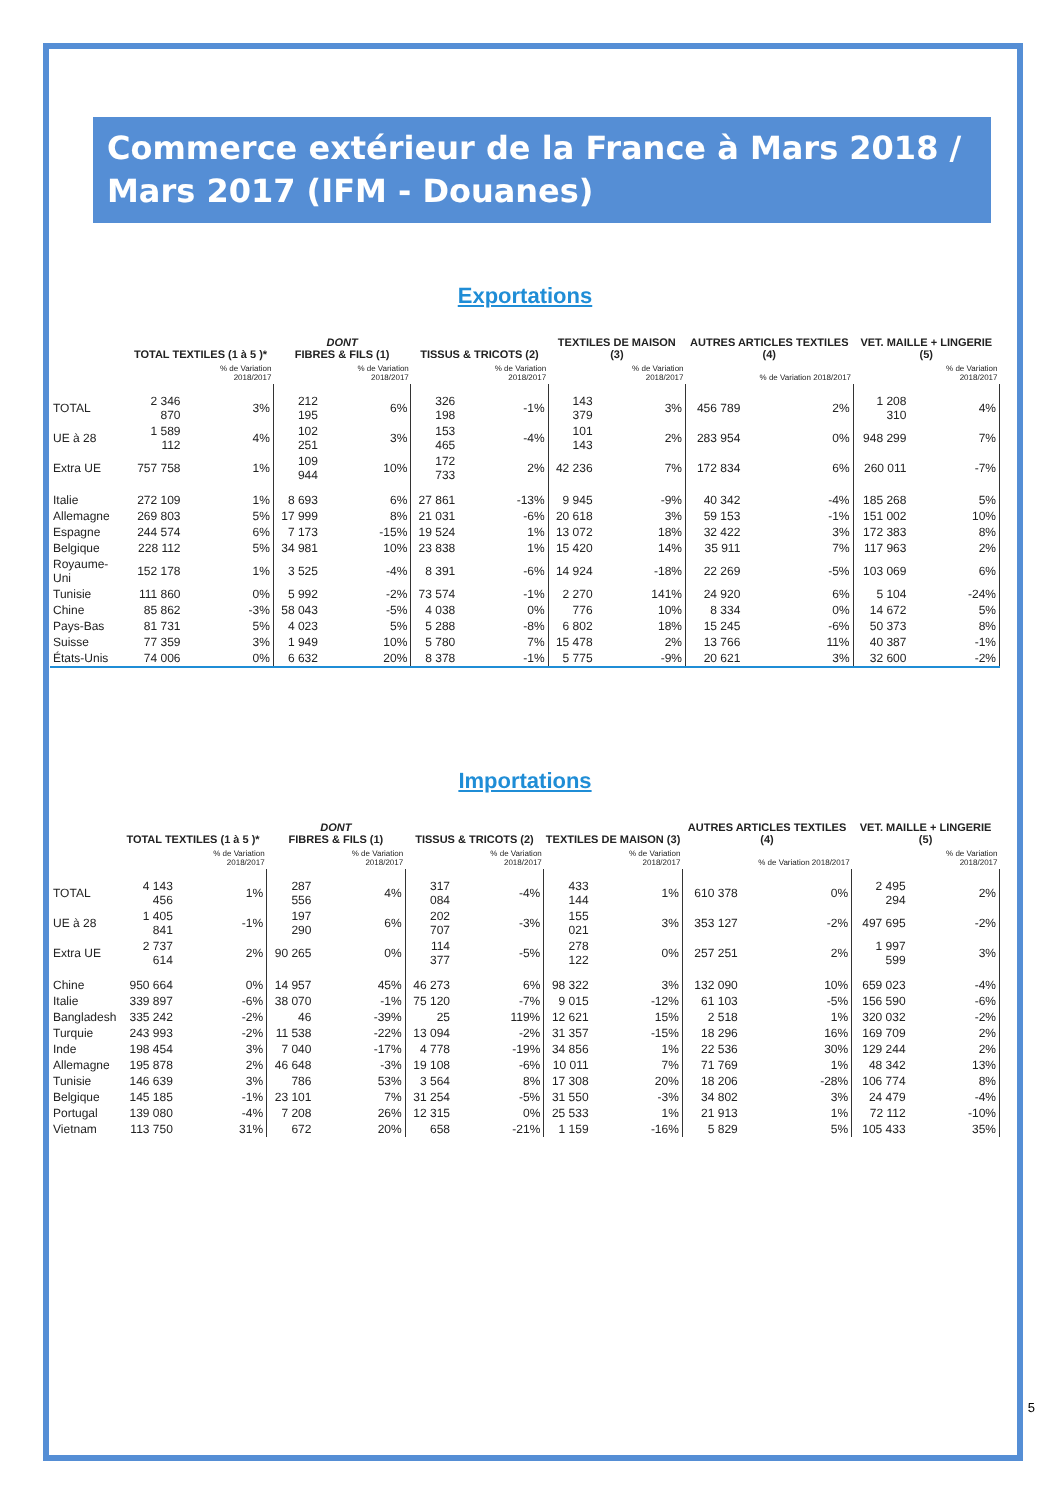Commerce extérieur de la France à Mars 2018 / Mars 2017 (IFM - Douanes)
Exportations
| | TOTAL TEXTILES (1 à 5 )* | | DONT FIBRES & FILS (1) | | TISSUS & TRICOTS (2) | | TEXTILES DE MAISON (3) | | AUTRES ARTICLES TEXTILES (4) | | VET. MAILLE + LINGERIE (5) | |
| --- | --- | --- | --- | --- | --- | --- | --- | --- | --- | --- | --- | --- |
| | | % de Variation 2018/2017 | | % de Variation 2018/2017 | | % de Variation 2018/2017 | | % de Variation 2018/2017 | | % de Variation 2018/2017 | | % de Variation 2018/2017 |
| TOTAL | 2 346 870 | 3% | 212 195 | 6% | 326 198 | -1% | 143 379 | 3% | 456 789 | 2% | 1 208 310 | 4% |
| UE à 28 | 1 589 112 | 4% | 102 251 | 3% | 153 465 | -4% | 101 143 | 2% | 283 954 | 0% | 948 299 | 7% |
| Extra UE | 757 758 | 1% | 109 944 | 10% | 172 733 | 2% | 42 236 | 7% | 172 834 | 6% | 260 011 | -7% |
| Italie | 272 109 | 1% | 8 693 | 6% | 27 861 | -13% | 9 945 | -9% | 40 342 | -4% | 185 268 | 5% |
| Allemagne | 269 803 | 5% | 17 999 | 8% | 21 031 | -6% | 20 618 | 3% | 59 153 | -1% | 151 002 | 10% |
| Espagne | 244 574 | 6% | 7 173 | -15% | 19 524 | 1% | 13 072 | 18% | 32 422 | 3% | 172 383 | 8% |
| Belgique | 228 112 | 5% | 34 981 | 10% | 23 838 | 1% | 15 420 | 14% | 35 911 | 7% | 117 963 | 2% |
| Royaume-Uni | 152 178 | 1% | 3 525 | -4% | 8 391 | -6% | 14 924 | -18% | 22 269 | -5% | 103 069 | 6% |
| Tunisie | 111 860 | 0% | 5 992 | -2% | 73 574 | -1% | 2 270 | 141% | 24 920 | 6% | 5 104 | -24% |
| Chine | 85 862 | -3% | 58 043 | -5% | 4 038 | 0% | 776 | 10% | 8 334 | 0% | 14 672 | 5% |
| Pays-Bas | 81 731 | 5% | 4 023 | 5% | 5 288 | -8% | 6 802 | 18% | 15 245 | -6% | 50 373 | 8% |
| Suisse | 77 359 | 3% | 1 949 | 10% | 5 780 | 7% | 15 478 | 2% | 13 766 | 11% | 40 387 | -1% |
| États-Unis | 74 006 | 0% | 6 632 | 20% | 8 378 | -1% | 5 775 | -9% | 20 621 | 3% | 32 600 | -2% |
Importations
| | TOTAL TEXTILES (1 à 5 )* | | DONT FIBRES & FILS (1) | | TISSUS & TRICOTS (2) | | TEXTILES DE MAISON (3) | | AUTRES ARTICLES TEXTILES (4) | | VET. MAILLE + LINGERIE (5) | |
| --- | --- | --- | --- | --- | --- | --- | --- | --- | --- | --- | --- | --- |
| | | % de Variation 2018/2017 | | % de Variation 2018/2017 | | % de Variation 2018/2017 | | % de Variation 2018/2017 | | % de Variation 2018/2017 | | % de Variation 2018/2017 |
| TOTAL | 4 143 456 | 1% | 287 556 | 4% | 317 084 | -4% | 433 144 | 1% | 610 378 | 0% | 2 495 294 | 2% |
| UE à 28 | 1 405 841 | -1% | 197 290 | 6% | 202 707 | -3% | 155 021 | 3% | 353 127 | -2% | 497 695 | -2% |
| Extra UE | 2 737 614 | 2% | 90 265 | 0% | 114 377 | -5% | 278 122 | 0% | 257 251 | 2% | 1 997 599 | 3% |
| Chine | 950 664 | 0% | 14 957 | 45% | 46 273 | 6% | 98 322 | 3% | 132 090 | 10% | 659 023 | -4% |
| Italie | 339 897 | -6% | 38 070 | -1% | 75 120 | -7% | 9 015 | -12% | 61 103 | -5% | 156 590 | -6% |
| Bangladesh | 335 242 | -2% | 46 | -39% | 25 | 119% | 12 621 | 15% | 2 518 | 1% | 320 032 | -2% |
| Turquie | 243 993 | -2% | 11 538 | -22% | 13 094 | -2% | 31 357 | -15% | 18 296 | 16% | 169 709 | 2% |
| Inde | 198 454 | 3% | 7 040 | -17% | 4 778 | -19% | 34 856 | 1% | 22 536 | 30% | 129 244 | 2% |
| Allemagne | 195 878 | 2% | 46 648 | -3% | 19 108 | -6% | 10 011 | 7% | 71 769 | 1% | 48 342 | 13% |
| Tunisie | 146 639 | 3% | 786 | 53% | 3 564 | 8% | 17 308 | 20% | 18 206 | -28% | 106 774 | 8% |
| Belgique | 145 185 | -1% | 23 101 | 7% | 31 254 | -5% | 31 550 | -3% | 34 802 | 3% | 24 479 | -4% |
| Portugal | 139 080 | -4% | 7 208 | 26% | 12 315 | 0% | 25 533 | 1% | 21 913 | 1% | 72 112 | -10% |
| Vietnam | 113 750 | 31% | 672 | 20% | 658 | -21% | 1 159 | -16% | 5 829 | 5% | 105 433 | 35% |
5